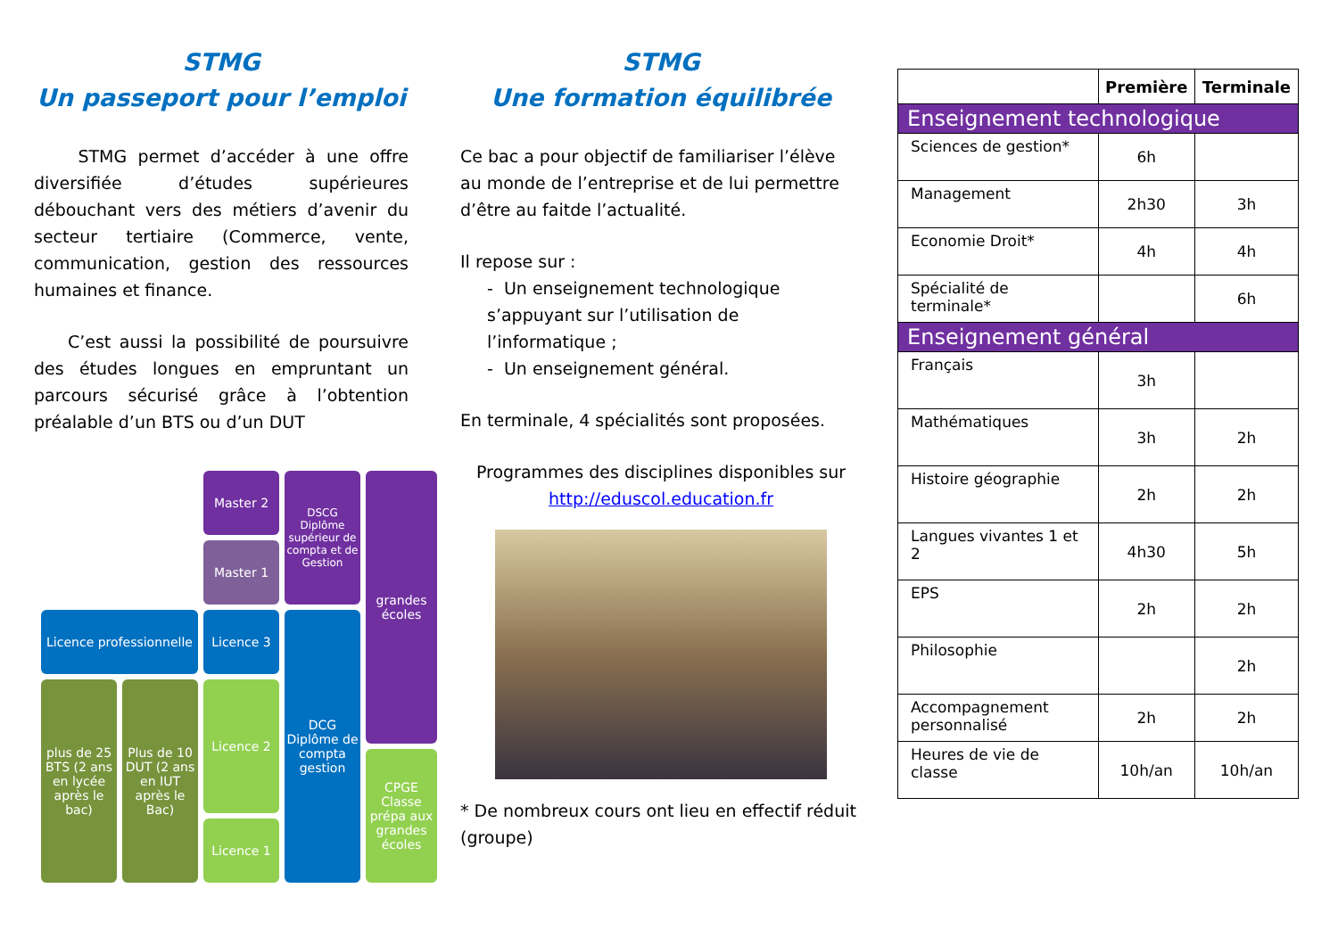STMG
Un passeport pour l’emploi
STMG permet d’accéder à une offre diversifiée d’études supérieures débouchant vers des métiers d’avenir du secteur tertiaire (Commerce, vente, communication, gestion des ressources humaines et finance.
C’est aussi la possibilité de poursuivre des études longues en empruntant un parcours sécurisé grâce à l’obtention préalable d’un BTS ou d’un DUT
Master 2
DSCG
Diplôme supérieur de compta et de Gestion
grandes écoles
Master 1
Licence professionnelle
Licence 3
DCG Diplôme de compta gestion
plus de 25 BTS (2 ans en lycée après le bac)
Plus de 10 DUT (2 ans en IUT après le Bac)
Licence 2
Licence 1
CPGE Classe prépa aux grandes écoles
STMG
Une formation équilibrée
Ce bac a pour objectif de familiariser l’élève au monde de l’entreprise et de lui permettre d’être au faitde l’actualité.
Il repose sur :
- Un enseignement technologique s’appuyant sur l’utilisation de l’informatique ;
- Un enseignement général.
En terminale, 4 spécialités sont proposées.
Programmes des disciplines disponibles sur http://eduscol.education.fr
* De nombreux cours ont lieu en effectif réduit (groupe)
| | Première | Terminale |
| --- | --- | --- |
| Enseignement technologique | | |
| Sciences de gestion* | 6h | |
| Management | 2h30 | 3h |
| Economie Droit* | 4h | 4h |
| Spécialité de terminale* | | 6h |
| Enseignement général | | |
| Français | 3h | |
| Mathématiques | 3h | 2h |
| Histoire géographie | 2h | 2h |
| Langues vivantes 1 et 2 | 4h30 | 5h |
| EPS | 2h | 2h |
| Philosophie | | 2h |
| Accompagnement personnalisé | 2h | 2h |
| Heures de vie de classe | 10h/an | 10h/an |